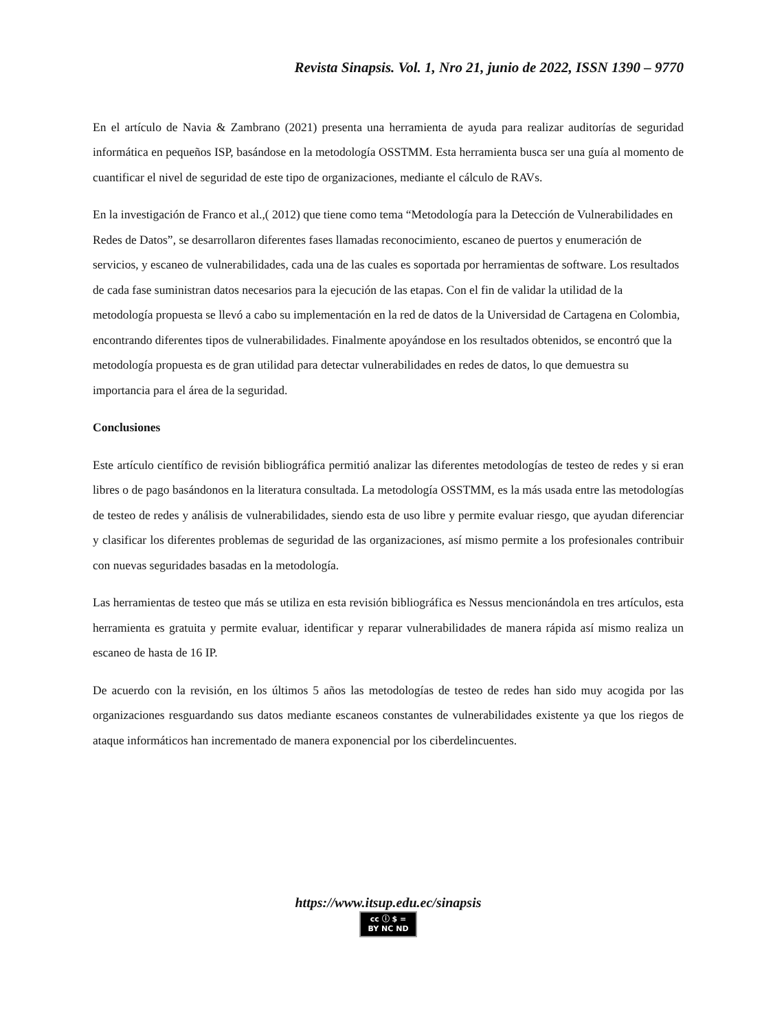Revista Sinapsis. Vol. 1, Nro 21, junio de 2022, ISSN 1390 – 9770
En el artículo de Navia & Zambrano (2021) presenta una herramienta de ayuda para realizar auditorías de seguridad informática en pequeños ISP, basándose en la metodología OSSTMM. Esta herramienta busca ser una guía al momento de cuantificar el nivel de seguridad de este tipo de organizaciones, mediante el cálculo de RAVs.
En la investigación de Franco et al.,( 2012) que tiene como tema “Metodología para la Detección de Vulnerabilidades en Redes de Datos”, se desarrollaron diferentes fases llamadas reconocimiento, escaneo de puertos y enumeración de servicios, y escaneo de vulnerabilidades, cada una de las cuales es soportada por herramientas de software. Los resultados de cada fase suministran datos necesarios para la ejecución de las etapas. Con el fin de validar la utilidad de la metodología propuesta se llevó a cabo su implementación en la red de datos de la Universidad de Cartagena en Colombia, encontrando diferentes tipos de vulnerabilidades. Finalmente apoyándose en los resultados obtenidos, se encontró que la metodología propuesta es de gran utilidad para detectar vulnerabilidades en redes de datos, lo que demuestra su importancia para el área de la seguridad.
Conclusiones
Este artículo científico de revisión bibliográfica permitió analizar las diferentes metodologías de testeo de redes y si eran libres o de pago basándonos en la literatura consultada. La metodología OSSTMM, es la más usada entre las metodologías de testeo de redes y análisis de vulnerabilidades, siendo esta de uso libre y permite evaluar riesgo, que ayudan diferenciar y clasificar los diferentes problemas de seguridad de las organizaciones, así mismo permite a los profesionales contribuir con nuevas seguridades basadas en la metodología.
Las herramientas de testeo que más se utiliza en esta revisión bibliográfica es Nessus mencionándola en tres artículos, esta herramienta es gratuita y permite evaluar, identificar y reparar vulnerabilidades de manera rápida así mismo realiza un escaneo de hasta de 16 IP.
De acuerdo con la revisión, en los últimos 5 años las metodologías de testeo de redes han sido muy acogida por las organizaciones resguardando sus datos mediante escaneos constantes de vulnerabilidades existente ya que los riegos de ataque informáticos han incrementado de manera exponencial por los ciberdelincuentes.
https://www.itsup.edu.ec/sinapsis
cc ⓘ $ =
BY NC ND